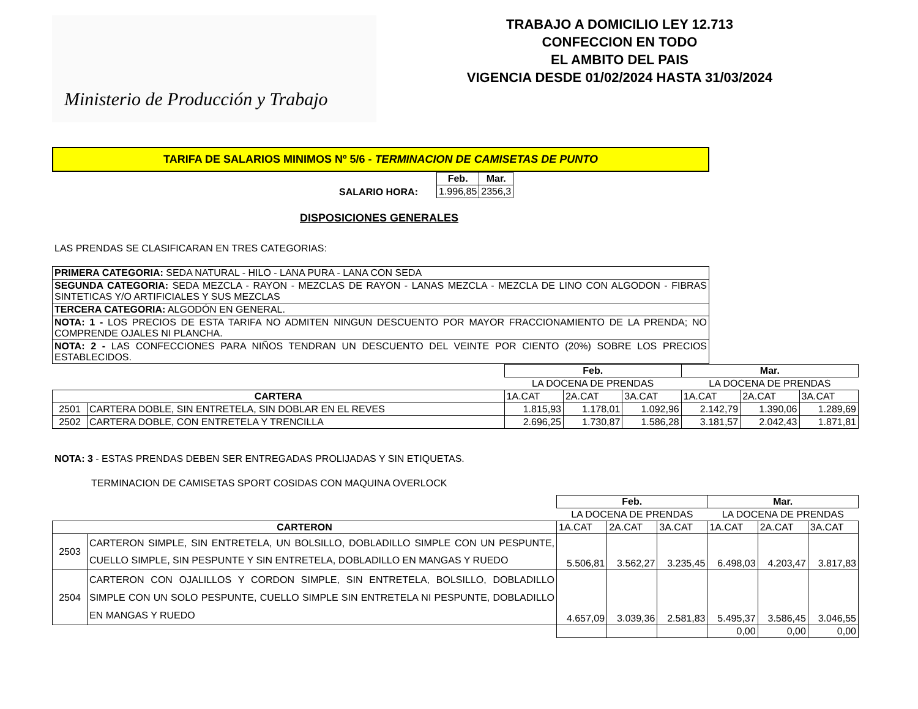Ministerio de Producción y Trabajo
TRABAJO A DOMICILIO LEY 12.713
CONFECCION EN TODO
EL AMBITO DEL PAIS
VIGENCIA DESDE 01/02/2024 HASTA 31/03/2024
TARIFA DE SALARIOS MINIMOS Nº 5/6 - TERMINACION DE CAMISETAS DE PUNTO
| SALARIO HORA: | Feb. | Mar. |
| | 1.996,85 | 2356,3 |
DISPOSICIONES GENERALES
LAS PRENDAS SE CLASIFICARAN EN TRES CATEGORIAS:
| PRIMERA CATEGORIA: SEDA NATURAL - HILO - LANA PURA - LANA CON SEDA |
| SEGUNDA CATEGORIA: SEDA MEZCLA - RAYON - MEZCLAS DE RAYON - LANAS MEZCLA - MEZCLA DE LINO CON ALGODON - FIBRAS SINTETICAS Y/O ARTIFICIALES Y SUS MEZCLAS |
| TERCERA CATEGORIA: ALGODÓN EN GENERAL. |
| NOTA: 1 - LOS PRECIOS DE ESTA TARIFA NO ADMITEN NINGUN DESCUENTO POR MAYOR FRACCIONAMIENTO DE LA PRENDA; NO COMPRENDE OJALES NI PLANCHA. |
| NOTA: 2 - LAS CONFECCIONES PARA NIÑOS TENDRAN UN DESCUENTO DEL VEINTE POR CIENTO (20%) SOBRE LOS PRECIOS ESTABLECIDOS. |
| | | Feb. | | | Mar. | | |
| | | LA DOCENA DE PRENDAS | | | LA DOCENA DE PRENDAS | | |
| CARTERA | | 1A.CAT | 2A.CAT | 3A.CAT | 1A.CAT | 2A.CAT | 3A.CAT |
| 2501 | CARTERA DOBLE, SIN ENTRETELA, SIN DOBLAR EN EL REVES | 1.815,93 | 1.178,01 | 1.092,96 | 2.142,79 | 1.390,06 | 1.289,69 |
| 2502 | CARTERA DOBLE, CON ENTRETELA Y TRENCILLA | 2.696,25 | 1.730,87 | 1.586,28 | 3.181,57 | 2.042,43 | 1.871,81 |
NOTA: 3 - ESTAS PRENDAS DEBEN SER ENTREGADAS PROLIJADAS Y SIN ETIQUETAS.
TERMINACION DE CAMISETAS SPORT COSIDAS CON MAQUINA OVERLOCK
| | | Feb. | | | Mar. | | |
| | | LA DOCENA DE PRENDAS | | | LA DOCENA DE PRENDAS | | |
| CARTERON | | 1A.CAT | 2A.CAT | 3A.CAT | 1A.CAT | 2A.CAT | 3A.CAT |
| 2503 | CARTERON SIMPLE, SIN ENTRETELA, UN BOLSILLO, DOBLADILLO SIMPLE CON UN PESPUNTE, CUELLO SIMPLE, SIN PESPUNTE Y SIN ENTRETELA, DOBLADILLO EN MANGAS Y RUEDO | 5.506,81 | 3.562,27 | 3.235,45 | 6.498,03 | 4.203,47 | 3.817,83 |
| 2504 | CARTERON CON OJALILLOS Y CORDON SIMPLE, SIN ENTRETELA, BOLSILLO, DOBLADILLO SIMPLE CON UN SOLO PESPUNTE, CUELLO SIMPLE SIN ENTRETELA NI PESPUNTE, DOBLADILLO EN MANGAS Y RUEDO | 4.657,09 | 3.039,36 | 2.581,83 | 5.495,37 | 3.586,45 | 3.046,55 |
| | | | | | 0,00 | 0,00 | 0,00 |